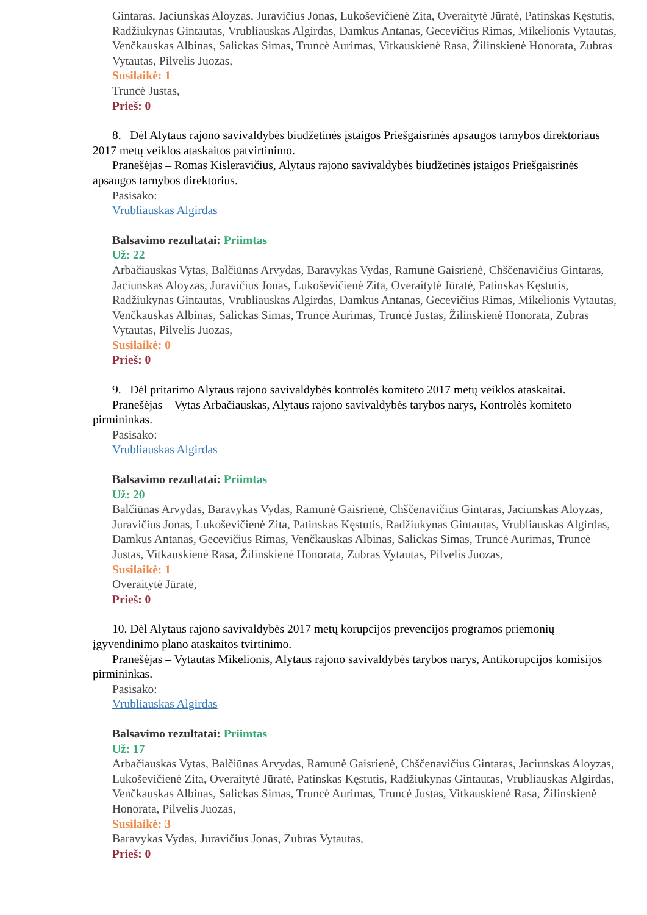Gintaras, Jaciunskas Aloyzas, Juravičius Jonas, Lukoševičienė Zita, Overaitytė Jūratė, Patinskas Kęstutis, Radžiukynas Gintautas, Vrubliauskas Algirdas, Damkus Antanas, Gecevičius Rimas, Mikelionis Vytautas, Venčkauskas Albinas, Salickas Simas, Truncė Aurimas, Vitkauskienė Rasa, Žilinskienė Honorata, Zubras Vytautas, Pilvelis Juozas,
Susilaikė: 1
Truncė Justas,
Prieš: 0
8. Dėl Alytaus rajono savivaldybės biudžetinės įstaigos Priešgaisrinės apsaugos tarnybos direktoriaus 2017 metų veiklos ataskaitos patvirtinimo.
Pranešėjas – Romas Kisleravičius, Alytaus rajono savivaldybės biudžetinės įstaigos Priešgaisrinės apsaugos tarnybos direktorius.
Pasisako:
Vrubliauskas Algirdas
Balsavimo rezultatai: Priimtas
Už: 22
Arbačiauskas Vytas, Balčiūnas Arvydas, Baravykas Vydas, Ramunė Gaisrienė, Chščenavičius Gintaras, Jaciunskas Aloyzas, Juravičius Jonas, Lukoševičienė Zita, Overaitytė Jūratė, Patinskas Kęstutis, Radžiukynas Gintautas, Vrubliauskas Algirdas, Damkus Antanas, Gecevičius Rimas, Mikelionis Vytautas, Venčkauskas Albinas, Salickas Simas, Truncė Aurimas, Truncė Justas, Žilinskienė Honorata, Zubras Vytautas, Pilvelis Juozas,
Susilaikė: 0
Prieš: 0
9. Dėl pritarimo Alytaus rajono savivaldybės kontrolės komiteto 2017 metų veiklos ataskaitai.
Pranešėjas – Vytas Arbačiauskas, Alytaus rajono savivaldybės tarybos narys, Kontrolės komiteto pirmininkas.
Pasisako:
Vrubliauskas Algirdas
Balsavimo rezultatai: Priimtas
Už: 20
Balčiūnas Arvydas, Baravykas Vydas, Ramunė Gaisrienė, Chščenavičius Gintaras, Jaciunskas Aloyzas, Juravičius Jonas, Lukoševičienė Zita, Patinskas Kęstutis, Radžiukynas Gintautas, Vrubliauskas Algirdas, Damkus Antanas, Gecevičius Rimas, Venčkauskas Albinas, Salickas Simas, Truncė Aurimas, Truncė Justas, Vitkauskienė Rasa, Žilinskienė Honorata, Zubras Vytautas, Pilvelis Juozas,
Susilaikė: 1
Overaitytė Jūratė,
Prieš: 0
10. Dėl Alytaus rajono savivaldybės 2017 metų korupcijos prevencijos programos priemonių įgyvendinimo plano ataskaitos tvirtinimo.
Pranešėjas – Vytautas Mikelionis, Alytaus rajono savivaldybės tarybos narys, Antikorupcijos komisijos pirmininkas.
Pasisako:
Vrubliauskas Algirdas
Balsavimo rezultatai: Priimtas
Už: 17
Arbačiauskas Vytas, Balčiūnas Arvydas, Ramunė Gaisrienė, Chščenavičius Gintaras, Jaciunskas Aloyzas, Lukoševičienė Zita, Overaitytė Jūratė, Patinskas Kęstutis, Radžiukynas Gintautas, Vrubliauskas Algirdas, Venčkauskas Albinas, Salickas Simas, Truncė Aurimas, Truncė Justas, Vitkauskienė Rasa, Žilinskienė Honorata, Pilvelis Juozas,
Susilaikė: 3
Baravykas Vydas, Juravičius Jonas, Zubras Vytautas,
Prieš: 0